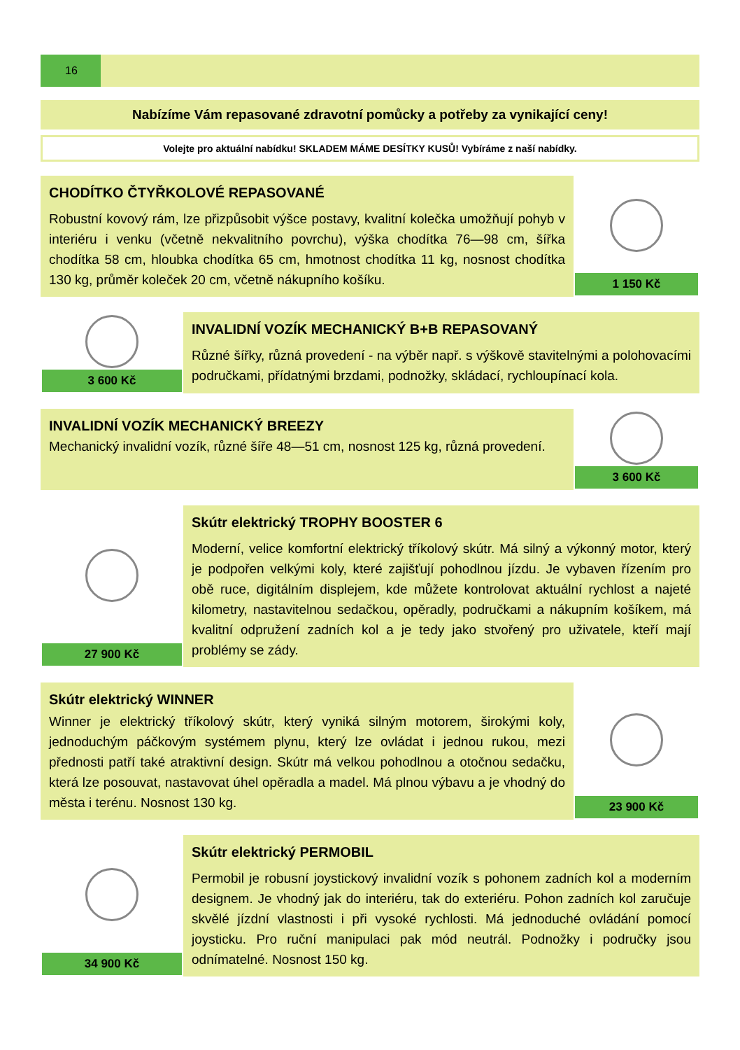16
Nabízíme Vám repasované zdravotní pomůcky a potřeby za vynikající ceny!
Volejte pro aktuální nabídku! SKLADEM MÁME DESÍTKY KUSŮ! Vybíráme z naší nabídky.
CHODÍTKO ČTYŘKOLOVÉ REPASOVANÉ
Robustní kovový rám, lze přizpůsobit výšce postavy, kvalitní kolečka umožňují pohyb v interiéru i venku (včetně nekvalitního povrchu), výška chodítka 76—98 cm, šířka chodítka 58 cm, hloubka chodítka 65 cm, hmotnost chodítka 11 kg, nosnost chodítka 130 kg, průměr koleček 20 cm, včetně nákupního košíku.
1 150 Kč
3 600 Kč
INVALIDNÍ VOZÍK MECHANICKÝ B+B REPASOVANÝ
Různé šířky, různá provedení - na výběr např. s výškově stavitelnými a polohovacími područkami, přídatnými brzdami, podnožky, skládací, rychloupínací kola.
INVALIDNÍ VOZÍK MECHANICKÝ BREEZY
Mechanický invalidní vozík, různé šíře 48—51 cm, nosnost 125 kg, různá provedení.
3 600 Kč
27 900 Kč
Skútr elektrický TROPHY BOOSTER 6
Moderní, velice komfortní elektrický tříkolový skútr. Má silný a výkonný motor, který je podpořen velkými koly, které zajišťují pohodlnou jízdu. Je vybaven řízením pro obě ruce, digitálním displejem, kde můžete kontrolovat aktuální rychlost a najeté kilometry, nastavitelnou sedačkou, opěradly, područkami a nákupním košíkem, má kvalitní odpružení zadních kol a je tedy jako stvořený pro uživatele, kteří mají problémy se zády.
Skútr elektrický WINNER
Winner je elektrický tříkolový skútr, který vyniká silným motorem, širokými koly, jednoduchým páčkovým systémem plynu, který lze ovládat i jednou rukou, mezi přednosti patří také atraktivní design. Skútr má velkou pohodlnou a otočnou sedačku, která lze posouvat, nastavovat úhel opěradla a madel. Má plnou výbavu a je vhodný do města i terénu. Nosnost 130 kg.
23 900 Kč
34 900 Kč
Skútr elektrický PERMOBIL
Permobil je robusní joystickový invalidní vozík s pohonem zadních kol a moderním designem. Je vhodný jak do interiéru, tak do exteriéru. Pohon zadních kol zaručuje skvělé jízdní vlastnosti i při vysoké rychlosti. Má jednoduché ovládání pomocí joysticku. Pro ruční manipulaci pak mód neutrál. Podnožky i područky jsou odnímatelné. Nosnost 150 kg.